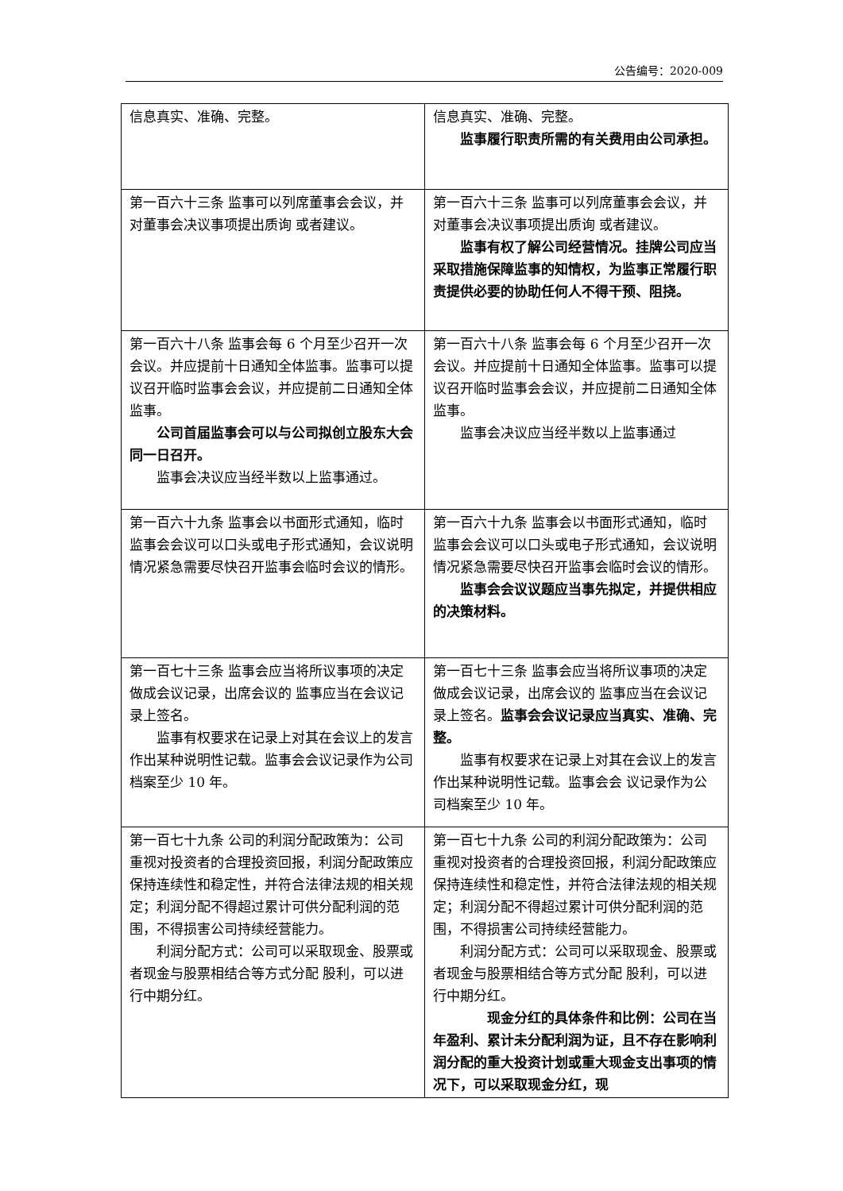公告编号：2020-009
| 信息真实、准确、完整。 | 信息真实、准确、完整。 监事履行职责所需的有关费用由公司承担。 |
| 第一百六十三条 监事可以列席董事会会议，并对董事会决议事项提出质询 或者建议。 | 第一百六十三条 监事可以列席董事会会议，并对董事会决议事项提出质询 或者建议。 监事有权了解公司经营情况。挂牌公司应当采取措施保障监事的知情权，为监事正常履行职责提供必要的协助任何人不得干预、阻挠。 |
| 第一百六十八条 监事会每 6 个月至少召开一次会议。并应提前十日通知全体监事。监事可以提议召开临时监事会会议，并应提前二日通知全体监事。 公司首届监事会可以与公司拟创立股东大会同一日召开。 监事会决议应当经半数以上监事通过。 | 第一百六十八条 监事会每 6 个月至少召开一次会议。并应提前十日通知全体监事。监事可以提议召开临时监事会会议，并应提前二日通知全体监事。 监事会决议应当经半数以上监事通过 |
| 第一百六十九条 监事会以书面形式通知，临时监事会会议可以口头或电子形式通知，会议说明情况紧急需要尽快召开监事会临时会议的情形。 | 第一百六十九条 监事会以书面形式通知，临时监事会会议可以口头或电子形式通知，会议说明情况紧急需要尽快召开监事会临时会议的情形。 监事会会议议题应当事先拟定，并提供相应的决策材料。 |
| 第一百七十三条 监事会应当将所议事项的决定做成会议记录，出席会议的 监事应当在会议记录上签名。 监事有权要求在记录上对其在会议上的发言作出某种说明性记载。监事会会议记录作为公司档案至少 10 年。 | 第一百七十三条 监事会应当将所议事项的决定做成会议记录，出席会议的 监事应当在会议记录上签名。 监事会会议记录应当真实、准确、完整。 监事有权要求在记录上对其在会议上的发言作出某种说明性记载。监事会会 议记录作为公司档案至少 10 年。 |
| 第一百七十九条 公司的利润分配政策为：公司重视对投资者的合理投资回报，利润分配政策应保持连续性和稳定性，并符合法律法规的相关规定；利润分配不得超过累计可供分配利润的范围，不得损害公司持续经营能力。 利润分配方式：公司可以采取现金、股票或者现金与股票相结合等方式分配 股利，可以进行中期分红。 | 第一百七十九条 公司的利润分配政策为：公司重视对投资者的合理投资回报，利润分配政策应保持连续性和稳定性，并符合法律法规的相关规定；利润分配不得超过累计可供分配利润的范围，不得损害公司持续经营能力。 利润分配方式：公司可以采取现金、股票或者现金与股票相结合等方式分配 股利，可以进行中期分红。 现金分红的具体条件和比例：公司在当年盈利、累计未分配利润为证，且不存在影响利润分配的重大投资计划或重大现金支出事项的情况下，可以采取现金分红，现 |